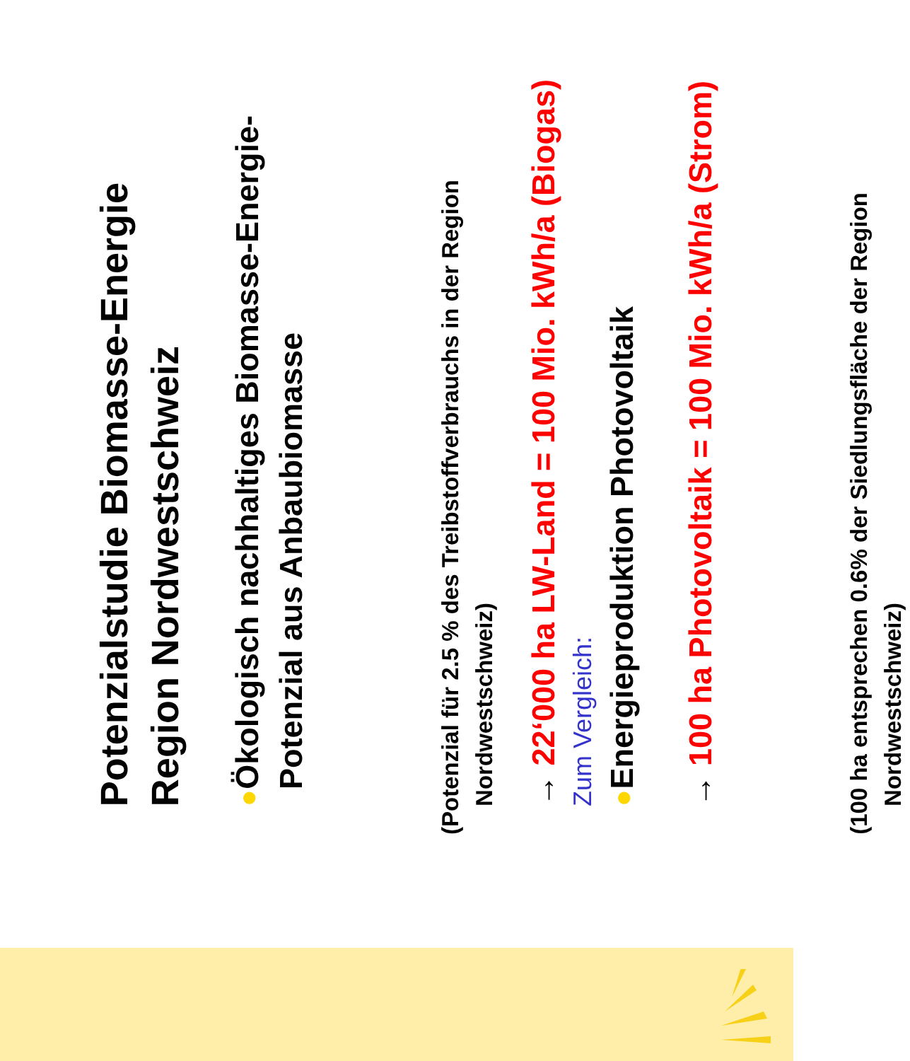Potenzialstudie Biomasse-Energie
Region Nordwestschweiz
● Ökologisch nachhaltiges Biomasse-Energie-
Potenzial aus Anbaubiomasse
(Potenzial für 2.5 % des Treibstoffverbrauchs in der Region Nordwestschweiz)
→ 22‘000 ha LW-Land = 100 Mio. kWh/a (Biogas)
Zum Vergleich:
● Energieproduktion Photovoltaik
→ 100 ha Photovoltaik = 100 Mio. kWh/a (Strom)
(100 ha entsprechen 0.6% der Siedlungsfläche der Region Nordwestschweiz)